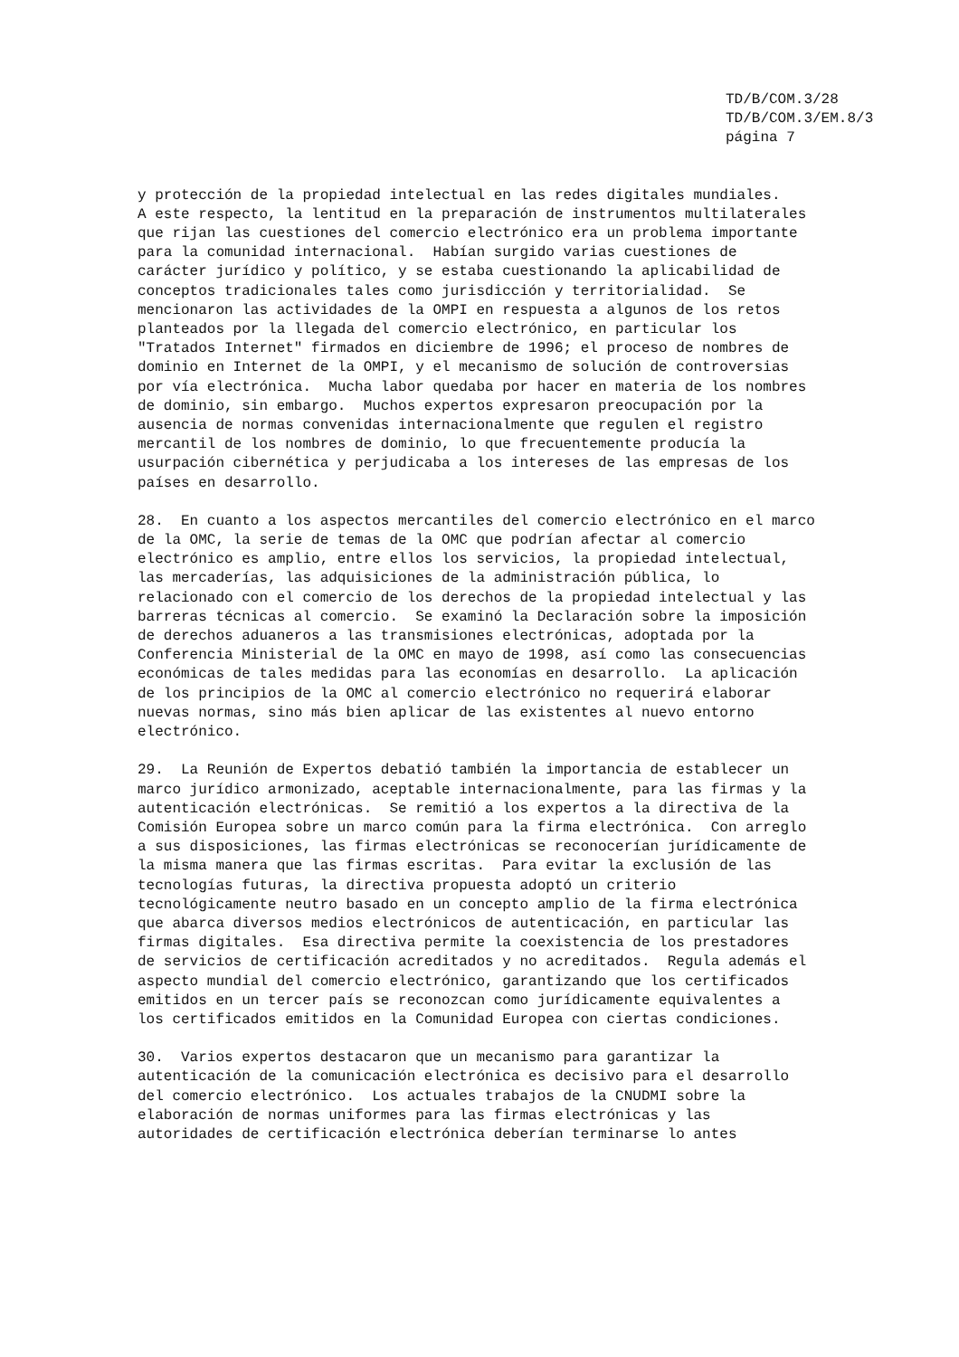TD/B/COM.3/28
TD/B/COM.3/EM.8/3
página 7
y protección de la propiedad intelectual en las redes digitales mundiales. A este respecto, la lentitud en la preparación de instrumentos multilaterales que rijan las cuestiones del comercio electrónico era un problema importante para la comunidad internacional. Habían surgido varias cuestiones de carácter jurídico y político, y se estaba cuestionando la aplicabilidad de conceptos tradicionales tales como jurisdicción y territorialidad. Se mencionaron las actividades de la OMPI en respuesta a algunos de los retos planteados por la llegada del comercio electrónico, en particular los "Tratados Internet" firmados en diciembre de 1996; el proceso de nombres de dominio en Internet de la OMPI, y el mecanismo de solución de controversias por vía electrónica. Mucha labor quedaba por hacer en materia de los nombres de dominio, sin embargo. Muchos expertos expresaron preocupación por la ausencia de normas convenidas internacionalmente que regulen el registro mercantil de los nombres de dominio, lo que frecuentemente producía la usurpación cibernética y perjudicaba a los intereses de las empresas de los países en desarrollo.
28. En cuanto a los aspectos mercantiles del comercio electrónico en el marco de la OMC, la serie de temas de la OMC que podrían afectar al comercio electrónico es amplio, entre ellos los servicios, la propiedad intelectual, las mercaderías, las adquisiciones de la administración pública, lo relacionado con el comercio de los derechos de la propiedad intelectual y las barreras técnicas al comercio. Se examinó la Declaración sobre la imposición de derechos aduaneros a las transmisiones electrónicas, adoptada por la Conferencia Ministerial de la OMC en mayo de 1998, así como las consecuencias económicas de tales medidas para las economías en desarrollo. La aplicación de los principios de la OMC al comercio electrónico no requerirá elaborar nuevas normas, sino más bien aplicar de las existentes al nuevo entorno electrónico.
29. La Reunión de Expertos debatió también la importancia de establecer un marco jurídico armonizado, aceptable internacionalmente, para las firmas y la autenticación electrónicas. Se remitió a los expertos a la directiva de la Comisión Europea sobre un marco común para la firma electrónica. Con arreglo a sus disposiciones, las firmas electrónicas se reconocerían jurídicamente de la misma manera que las firmas escritas. Para evitar la exclusión de las tecnologías futuras, la directiva propuesta adoptó un criterio tecnológicamente neutro basado en un concepto amplio de la firma electrónica que abarca diversos medios electrónicos de autenticación, en particular las firmas digitales. Esa directiva permite la coexistencia de los prestadores de servicios de certificación acreditados y no acreditados. Regula además el aspecto mundial del comercio electrónico, garantizando que los certificados emitidos en un tercer país se reconozcan como jurídicamente equivalentes a los certificados emitidos en la Comunidad Europea con ciertas condiciones.
30. Varios expertos destacaron que un mecanismo para garantizar la autenticación de la comunicación electrónica es decisivo para el desarrollo del comercio electrónico. Los actuales trabajos de la CNUDMI sobre la elaboración de normas uniformes para las firmas electrónicas y las autoridades de certificación electrónica deberían terminarse lo antes